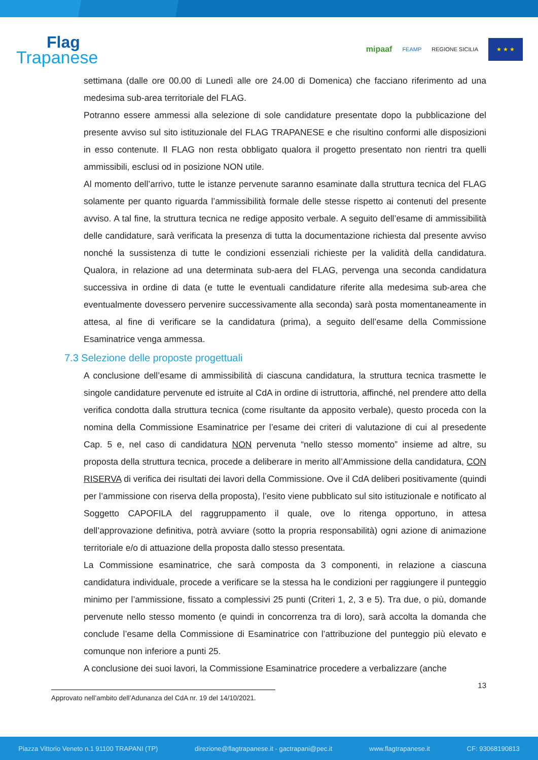Flag
Trapanese
mipaaf FEAMP REGIONE SICILIA
★ ★ ★
settimana (dalle ore 00.00 di Lunedì alle ore 24.00 di Domenica) che facciano riferimento ad una medesima sub-area territoriale del FLAG.
Potranno essere ammessi alla selezione di sole candidature presentate dopo la pubblicazione del presente avviso sul sito istituzionale del FLAG TRAPANESE e che risultino conformi alle disposizioni in esso contenute. Il FLAG non resta obbligato qualora il progetto presentato non rientri tra quelli ammissibili, esclusi od in posizione NON utile.
Al momento dell’arrivo, tutte le istanze pervenute saranno esaminate dalla struttura tecnica del FLAG solamente per quanto riguarda l’ammissibilità formale delle stesse rispetto ai contenuti del presente avviso. A tal fine, la struttura tecnica ne redige apposito verbale. A seguito dell’esame di ammissibilità delle candidature, sarà verificata la presenza di tutta la documentazione richiesta dal presente avviso nonché la sussistenza di tutte le condizioni essenziali richieste per la validità della candidatura. Qualora, in relazione ad una determinata sub-aera del FLAG, pervenga una seconda candidatura successiva in ordine di data (e tutte le eventuali candidature riferite alla medesima sub-area che eventualmente dovessero pervenire successivamente alla seconda) sarà posta momentaneamente in attesa, al fine di verificare se la candidatura (prima), a seguito dell’esame della Commissione Esaminatrice venga ammessa.
7.3 Selezione delle proposte progettuali
A conclusione dell’esame di ammissibilità di ciascuna candidatura, la struttura tecnica trasmette le singole candidature pervenute ed istruite al CdA in ordine di istruttoria, affinché, nel prendere atto della verifica condotta dalla struttura tecnica (come risultante da apposito verbale), questo proceda con la nomina della Commissione Esaminatrice per l’esame dei criteri di valutazione di cui al presedente Cap. 5 e, nel caso di candidatura NON pervenuta “nello stesso momento” insieme ad altre, su proposta della struttura tecnica, procede a deliberare in merito all’Ammissione della candidatura, CON RISERVA di verifica dei risultati dei lavori della Commissione. Ove il CdA deliberi positivamente (quindi per l’ammissione con riserva della proposta), l’esito viene pubblicato sul sito istituzionale e notificato al Soggetto CAPOFILA del raggruppamento il quale, ove lo ritenga opportuno, in attesa dell’approvazione definitiva, potrà avviare (sotto la propria responsabilità) ogni azione di animazione territoriale e/o di attuazione della proposta dallo stesso presentata.
La Commissione esaminatrice, che sarà composta da 3 componenti, in relazione a ciascuna candidatura individuale, procede a verificare se la stessa ha le condizioni per raggiungere il punteggio minimo per l’ammissione, fissato a complessivi 25 punti (Criteri 1, 2, 3 e 5). Tra due, o più, domande pervenute nello stesso momento (e quindi in concorrenza tra di loro), sarà accolta la domanda che conclude l’esame della Commissione di Esaminatrice con l’attribuzione del punteggio più elevato e comunque non inferiore a punti 25.
A conclusione dei suoi lavori, la Commissione Esaminatrice procedere a verbalizzare (anche
13
Approvato nell’ambito dell’Adunanza del CdA nr. 19 del 14/10/2021.
Piazza Vittorio Veneto n.1 91100 TRAPANI (TP) direzione@flagtrapanese.it - gactrapani@pec.it www.flagtrapanese.it CF: 93068190813